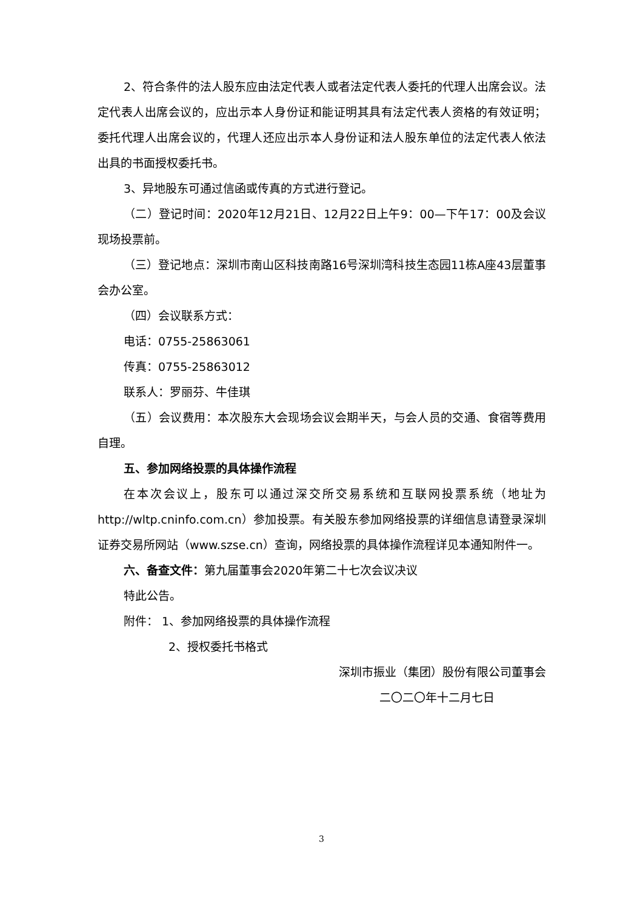2、符合条件的法人股东应由法定代表人或者法定代表人委托的代理人出席会议。法定代表人出席会议的，应出示本人身份证和能证明其具有法定代表人资格的有效证明；委托代理人出席会议的，代理人还应出示本人身份证和法人股东单位的法定代表人依法出具的书面授权委托书。
3、异地股东可通过信函或传真的方式进行登记。
（二）登记时间：2020年12月21日、12月22日上午9：00—下午17：00及会议现场投票前。
（三）登记地点：深圳市南山区科技南路16号深圳湾科技生态园11栋A座43层董事会办公室。
（四）会议联系方式：
电话：0755-25863061
传真：0755-25863012
联系人：罗丽芬、牛佳琪
（五）会议费用：本次股东大会现场会议会期半天，与会人员的交通、食宿等费用自理。
五、参加网络投票的具体操作流程
在本次会议上，股东可以通过深交所交易系统和互联网投票系统（地址为http://wltp.cninfo.com.cn）参加投票。有关股东参加网络投票的详细信息请登录深圳证券交易所网站（www.szse.cn）查询，网络投票的具体操作流程详见本通知附件一。
六、备查文件：第九届董事会2020年第二十七次会议决议
特此公告。
附件： 1、参加网络投票的具体操作流程
2、授权委托书格式
深圳市振业（集团）股份有限公司董事会
二〇二〇年十二月七日
3